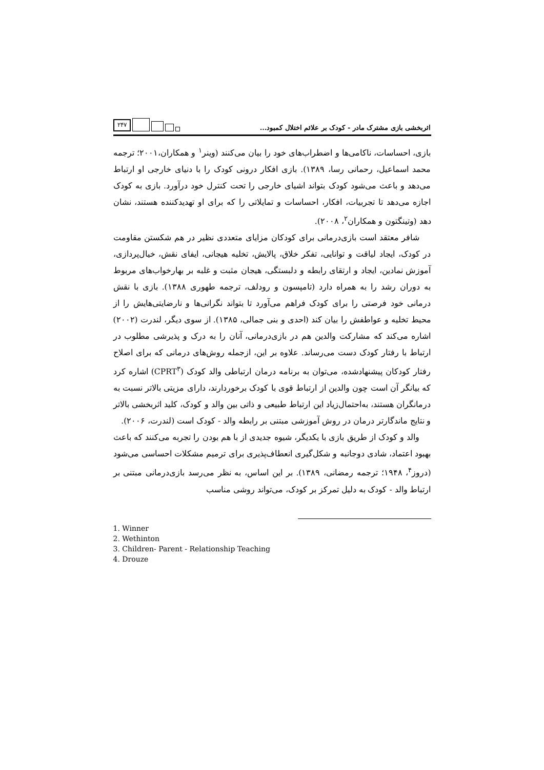اثربخشی بازی مشترک مادر - کودک بر علائم اختلال کمبود...
۲۴۷
بازی، احساسات، ناکامی‌ها و اضطراب‌های خود را بیان می‌کنند (وینر<sup>۱</sup> و همکاران،۲۰۰۱؛ ترجمه محمد اسماعیل، رحمانی رسا، ۱۳۸۹). بازی افکار درونی کودک را با دنیای خارجی او ارتباط می‌دهد و باعث می‌شود کودک بتواند اشیای خارجی را تحت کنترل خود درآورد. بازی به کودک اجازه می‌دهد تا تجربیات، افکار، احساسات و تمایلاتی را که برای او تهدیدکننده هستند، نشان دهد (وتینگتون و همکاران<sup>۲</sup>، ۲۰۰۸).
شافر معتقد است بازی‌درمانی برای کودکان مزایای متعددی نظیر در هم شکستن مقاومت در کودک، ایجاد لیاقت و توانایی، تفکر خلاق، پالایش، تخلیه هیجانی، ایفای نقش، خیال‌پردازی، آموزش نمادین، ایجاد و ارتقای رابطه و دلبستگی، هیجان مثبت و غلبه بر بهارخواب‌های مربوط به دوران رشد را به همراه دارد (تامپسون و رودلف، ترجمه طهوری ۱۳۸۸). بازی با نقش درمانی خود فرصتی را برای کودک فراهم می‌آورد تا بتواند نگرانی‌ها و نارضایتی‌هایش را از محیط تخلیه و عواطفش را بیان کند (احدی و بنی جمالی، ۱۳۸۵). از سوی دیگر، لندرت (۲۰۰۲) اشاره می‌کند که مشارکت والدین هم در بازی‌درمانی، آنان را به درک و پذیرشی مطلوب در ارتباط با رفتار کودک دست می‌رساند. علاوه بر این، ازجمله روش‌های درمانی که برای اصلاح رفتار کودکان پیشنهادشده، می‌توان به برنامه درمان ارتباطی والد کودک (CPRT<sup>۳</sup>) اشاره کرد که بیانگر آن است چون والدین از ارتباط قوی با کودک برخوردارند، دارای مزیتی بالاتر نسبت به درمانگران هستند، به‌احتمال‌زیاد این ارتباط طبیعی و ذاتی بین والد و کودک، کلید اثربخشی بالاتر و نتایج ماندگارتر درمان در روش آموزشی مبتنی بر رابطه والد - کودک است (لندرت، ۲۰۰۶).
والد و کودک از طریق بازی با یکدیگر، شیوه جدیدی از با هم بودن را تجربه می‌کنند که باعث بهبود اعتماد، شادی دوجانبه و شکل‌گیری انعطاف‌پذیری برای ترمیم مشکلات احساسی می‌شود (دروز<sup>۴</sup>، ۱۹۴۸؛ ترجمه رمضانی، ۱۳۸۹). بر این اساس، به نظر می‌رسد بازی‌درمانی مبتنی بر ارتباط والد - کودک به دلیل تمرکز بر کودک، می‌تواند روشی مناسب
1. Winner
2. Wethinton
3. Children- Parent - Relationship Teaching
4. Drouze